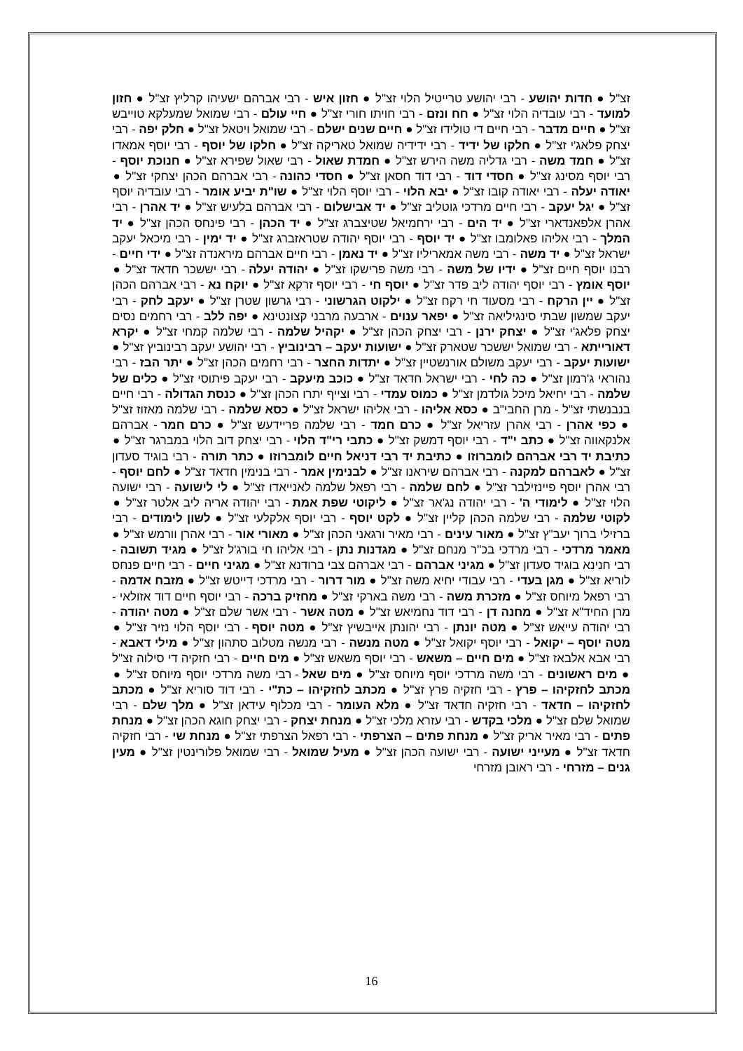זצ"ל ● חדות יהושע - רבי יהושע טרייטיל הלוי זצ"ל ● חזון איש - רבי אברהם ישעיהו קרליץ זצ"ל ● חזון למועד - רבי עובדיה הלוי זצ"ל ● חח ונזם - רבי חויתו חורי זצ"ל ● חיי עולם - רבי שמואל שמעלקא טוייבש זצ"ל ● חיים מדבר - רבי חיים די טולידו זצ"ל ● חיים שנים ישלם - רבי שמואל ויטאל זצ"ל ● חלק יפה - רבי יצחק פלאג'י זצ"ל ● חלקו של ידיד - רבי ידידיה שמואל טאריקה זצ"ל ● חלקו של יוסף - רבי יוסף אמאדו זצ"ל ● חמד משה - רבי גדליה משה הירש זצ"ל ● חמדת שאול - רבי שאול שפירא זצ"ל ● חנוכת יוסף - רבי יוסף מסינג זצ"ל ● חסדי דוד - רבי דוד חסאן זצ"ל ● חסדי כהונה - רבי אברהם הכהן יצחקי זצ"ל ● יאודה יעלה - רבי יאודה קובו זצ"ל ● יבא הלוי - רבי יוסף הלוי זצ"ל ● שו"ת יביע אומר - רבי עובדיה יוסף זצ"ל ● יגל יעקב - רבי חיים מרדכי גוטליב זצ"ל ● יד אבישלום - רבי אברהם בלעיש זצ"ל ● יד אהרן - רבי אהרן אלפאנדארי זצ"ל ● יד הים - רבי ירחמיאל שטיצברג זצ"ל ● יד הכהן - רבי פינחס הכהן זצ"ל ● יד המלך - רבי אליהו פאלומבו זצ"ל ● יד יוסף - רבי יוסף יהודה שטראזברג זצ"ל ● יד ימין - רבי מיכאל יעקב ישראל זצ"ל ● יד משה - רבי משה אמאריליו זצ"ל ● יד נאמן - רבי חיים אברהם מיראנדה זצ"ל ● ידי חיים - רבנו יוסף חיים זצ"ל ● ידיו של משה - רבי משה פרישקו זצ"ל ● יהודה יעלה - רבי יששכר חדאד זצ"ל ● יוסף אומץ - רבי יוסף יהודה ליב פדר זצ"ל ● יוסף חי - רבי יוסף זרקא זצ"ל ● יוקח נא - רבי אברהם הכהן זצ"ל ● יין הרקח - רבי מסעוד חי רקח זצ"ל ● ילקוט הגרשוני - רבי גרשון שטרן זצ"ל ● יעקב לחק - רבי יעקב שמשון שבתי סינגיליאה זצ"ל ● יפאר ענוים - ארבעה מרבני קצונטינא ● יפה ללב - רבי רחמים נסים יצחק פלאג'י זצ"ל ● יצחק ירנן - רבי יצחק הכהן זצ"ל ● יקהיל שלמה - רבי שלמה קמחי זצ"ל ● יקרא דאורייתא - רבי שמואל יששכר שטארק זצ"ל ● ישועות יעקב – רבינוביץ - רבי יהושע יעקב רבינוביץ זצ"ל ● ישועות יעקב - רבי יעקב משולם אורנשטיין זצ"ל ● יתדות החצר - רבי רחמים הכהן זצ"ל ● יתר הבז - רבי נהוראי ג'רמון זצ"ל ● כה לחי - רבי ישראל חדאד זצ"ל ● כוכב מיעקב - רבי יעקב פיתוסי זצ"ל ● כלים של שלמה - רבי יחיאל מיכל גולדמן זצ"ל ● כמוס עמדי - רבי וצייף יתרו הכהן זצ"ל ● כנסת הגדולה - רבי חיים בנבנשתי זצ"ל - מרן החבי"ב ● כסא אליהו - רבי אליהו ישראל זצ"ל ● כסא שלמה - רבי שלמה מאזוז זצ"ל ● כפי אהרן - רבי אהרן עזריאל זצ"ל ● כרם חמד - רבי שלמה פריידעש זצ"ל ● כרם חמר - אברהם אלנקאווה זצ"ל ● כתב י"ד - רבי יוסף דמשק זצ"ל ● כתבי רי"ד הלוי - רבי יצחק דוב הלוי במברגר זצ"ל ● כתיבת יד רבי אברהם לומברוזו ● כתיבת יד רבי דניאל חיים לומברוזו ● כתר תורה - רבי בוגיד סעדון זצ"ל ● לאברהם למקנה - רבי אברהם שיראנו זצ"ל ● לבנימין אמר - רבי בנימין חדאד זצ"ל ● לחם יוסף - רבי אהרן יוסף פיינזילבר זצ"ל ● לחם שלמה - רבי רפאל שלמה לאנייאדו זצ"ל ● לי לישועה - רבי ישועה הלוי זצ"ל ● לימודי ה' - רבי יהודה נג'אר זצ"ל ● ליקוטי שפת אמת - רבי יהודה אריה ליב אלטר זצ"ל ● לקוטי שלמה - רבי שלמה הכהן קליין זצ"ל ● לקט יוסף - רבי יוסף אלקלעי זצ"ל ● לשון לימודים - רבי ברזילי ברוך יעב"ץ זצ"ל ● מאור עינים - רבי מאיר ורגאני הכהן זצ"ל ● מאורי אור - רבי אהרן וורמש זצ"ל ● מאמר מרדכי - רבי מרדכי בכ"ר מנחם זצ"ל ● מגדנות נתן - רבי אליהו חי בורג'ל זצ"ל ● מגיד תשובה - רבי חנינא בוגיד סעדון זצ"ל ● מגיני אברהם - רבי אברהם צבי ברודנא זצ"ל ● מגיני חיים - רבי חיים פנחס לוריא זצ"ל ● מגן בעדי - רבי עבודי יחיא משה זצ"ל ● מור דרור - רבי מרדכי דייטש זצ"ל ● מזבח אדמה - רבי רפאל מיוחס זצ"ל ● מזכרת משה - רבי משה בארקי זצ"ל ● מחזיק ברכה - רבי יוסף חיים דוד אזולאי - מרן החיד"א זצ"ל ● מחנה דן - רבי דוד נחמיאש זצ"ל ● מטה אשר - רבי אשר שלם זצ"ל ● מטה יהודה - רבי יהודה עייאש זצ"ל ● מטה יונתן - רבי יהונתן אייבשיץ זצ"ל ● מטה יוסף - רבי יוסף הלוי נזיר זצ"ל ● מטה יוסף – יקואל - רבי יוסף יקואל זצ"ל ● מטה מנשה - רבי מנשה מטלוב סתהון זצ"ל ● מילי דאבא - רבי אבא אלבאז זצ"ל ● מים חיים – משאש - רבי יוסף משאש זצ"ל ● מים חיים - רבי חזקיה די סילוה זצ"ל ● מים ראשונים - רבי משה מרדכי יוסף מיוחס זצ"ל ● מים שאל - רבי משה מרדכי יוסף מיוחס זצ"ל ● מכתב לחזקיהו – פרץ - רבי חזקיה פרץ זצ"ל ● מכתב לחזקיהו – כת"י - רבי דוד סוריא זצ"ל ● מכתב לחזקיהו – חדאד - רבי חזקיה חדאד זצ"ל ● מלא העומר - רבי מכלוף עידאן זצ"ל ● מלך שלם - רבי שמואל שלם זצ"ל ● מלכי בקדש - רבי עזרא מלכי זצ"ל ● מנחת יצחק - רבי יצחק חוגא הכהן זצ"ל ● מנחת פתים - רבי מאיר אריק זצ"ל ● מנחת פתים – הצרפתי - רבי רפאל הצרפתי זצ"ל ● מנחת שי - רבי חזקיה חדאד זצ"ל ● מעייני ישועה - רבי ישועה הכהן זצ"ל ● מעיל שמואל - רבי שמואל פלורינטין זצ"ל ● מעין גנים – מזרחי - רבי ראובן מזרחי
16